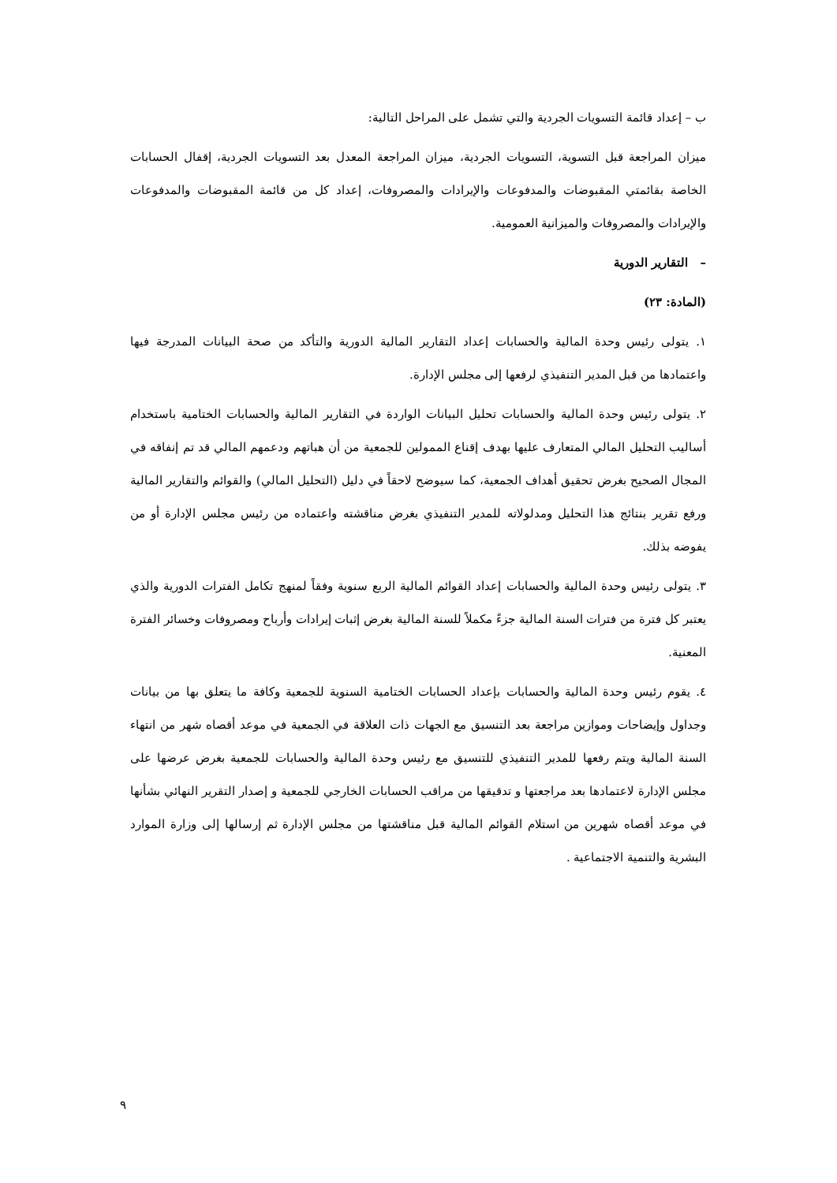ب – إعداد قائمة التسويات الجردية والتي تشمل على المراحل التالية:
ميزان المراجعة قبل التسوية، التسويات الجردية، ميزان المراجعة المعدل بعد التسويات الجردية، إقفال الحسابات الخاصة بقائمتي المقبوضات والمدفوعات والإيرادات والمصروفات، إعداد كل من قائمة المقبوضات والمدفوعات والإيرادات والمصروفات والميزانية العمومية.
– التقارير الدورية
(المادة: ٢٣)
١. يتولى رئيس وحدة المالية والحسابات إعداد التقارير المالية الدورية والتأكد من صحة البيانات المدرجة فيها واعتمادها من قبل المدير التنفيذي لرفعها إلى مجلس الإدارة.
٢. يتولى رئيس وحدة المالية والحسابات تحليل البيانات الواردة في التقارير المالية والحسابات الختامية باستخدام أساليب التحليل المالي المتعارف عليها بهدف إقناع الممولين للجمعية من أن هباتهم ودعمهم المالي قد تم إنفاقه في المجال الصحيح بغرض تحقيق أهداف الجمعية، كما سيوضح لاحقاً في دليل (التحليل المالي) والقوائم والتقارير المالية ورفع تقرير بنتائج هذا التحليل ومدلولاته للمدير التنفيذي بغرض مناقشته واعتماده من رئيس مجلس الإدارة أو من يفوضه بذلك.
٣. يتولى رئيس وحدة المالية والحسابات إعداد القوائم المالية الربع سنوية وفقاً لمنهج تكامل الفترات الدورية والذي يعتبر كل فترة من فترات السنة المالية جزءً مكملاً للسنة المالية بغرض إثبات إيرادات وأرباح ومصروفات وخسائر الفترة المعنية.
٤. يقوم رئيس وحدة المالية والحسابات بإعداد الحسابات الختامية السنوية للجمعية وكافة ما يتعلق بها من بيانات وجداول وإيضاحات وموازين مراجعة بعد التنسيق مع الجهات ذات العلاقة في الجمعية في موعد أقصاه شهر من انتهاء السنة المالية ويتم رفعها للمدير التنفيذي للتنسيق مع رئيس وحدة المالية والحسابات للجمعية بغرض عرضها على مجلس الإدارة لاعتمادها بعد مراجعتها و تدقيقها من مراقب الحسابات الخارجي للجمعية و إصدار التقرير النهائي بشأنها في موعد أقصاه شهرين من استلام القوائم المالية قبل مناقشتها من مجلس الإدارة ثم إرسالها إلى وزارة الموارد البشرية والتنمية الاجتماعية .
٩